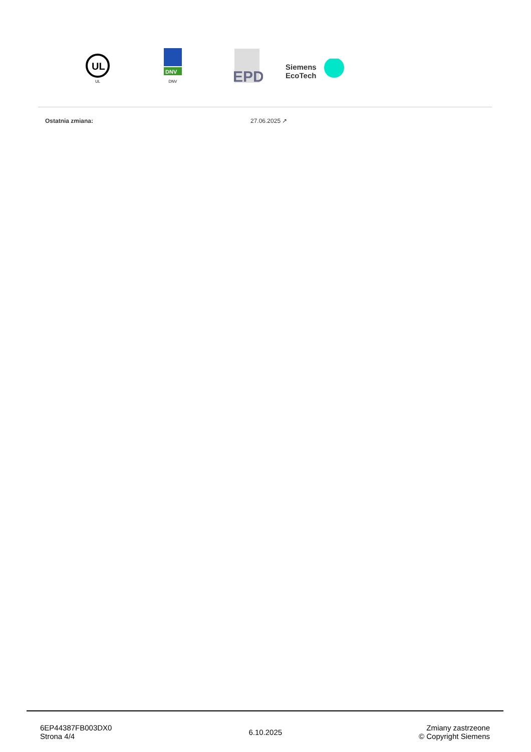UL
UL
DNV
DNV
EPD
Siemens
EcoTech
| Ostatnia zmiana: | 27.06.2025 ↗ |
6EP44387FB003DX0
Strona 4/4
6.10.2025
Zmiany zastrzeone
© Copyright Siemens